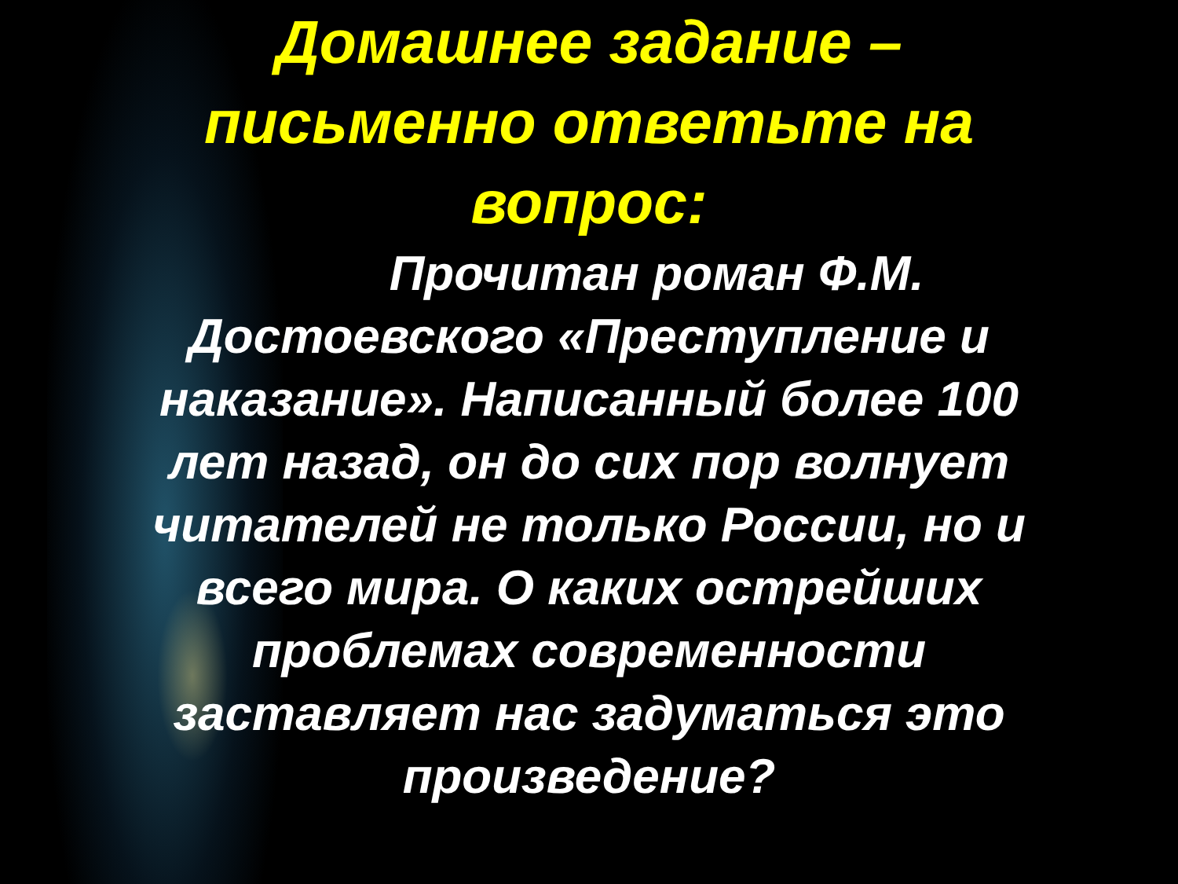Домашнее задание –
письменно ответьте на
вопрос:
Прочитан роман Ф.М. Достоевского «Преступление и наказание». Написанный более 100 лет назад, он до сих пор волнует читателей не только России, но и всего мира. О каких острейших проблемах современности заставляет нас задуматься это произведение?